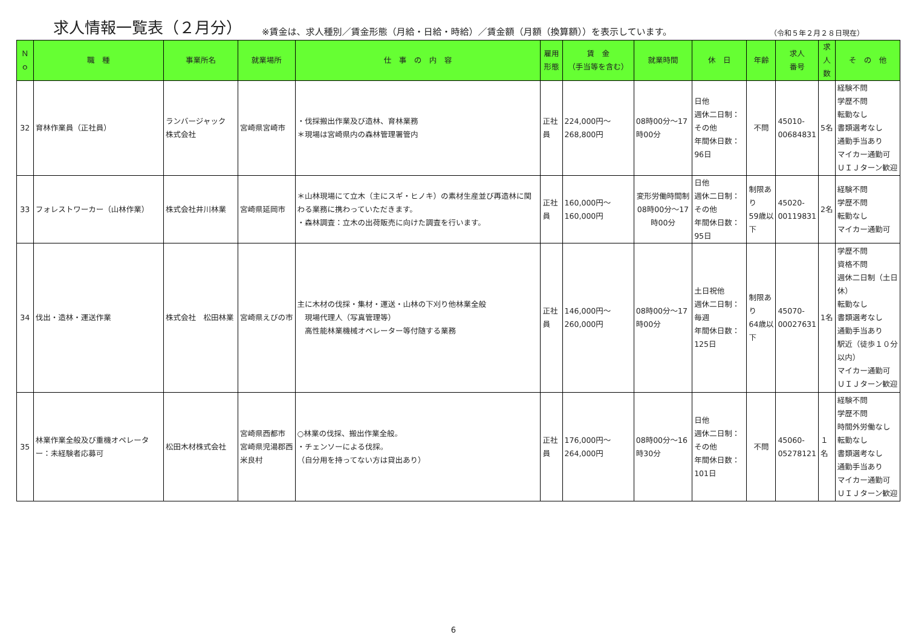求人情報一覧表（２月分）
※賃金は、求人種別／賃金形態（月給・日給・時給）／賃金額（月額（換算額））を表示しています。
（令和５年２月２８日現在）
| Ｎｏ | 職 種 | 事業所名 | 就業場所 | 仕 事 の 内 容 | 雇用 形態 | 賃 金 （手当等を含む） | 就業時間 | 休 日 | 年齢 | 求人 番号 | 求人 数 | そ の 他 |
| --- | --- | --- | --- | --- | --- | --- | --- | --- | --- | --- | --- | --- |
| 32 | 育林作業員（正社員） | ランバージャック 株式会社 | 宮崎県宮崎市 | ・伐採搬出作業及び造林、育林業務 ＊現場は宮崎県内の森林管理署管内 | 正社員 | 224,000円～268,800円 | 08時00分～17時00分 | 日他 週休二日制：その他 年間休日数：96日 | 不問 | 45010- 00684831 | 5名 | 経験不問 学歴不問 転勤なし 書類選考なし 通勤手当あり マイカー通勤可 ＵＩＪターン歓迎 |
| 33 | フォレストワーカー（山林作業） | 株式会社井川林業 | 宮崎県延岡市 | ＊山林現場にて立木（主にスギ・ヒノキ）の素材生産並び再造林に関わる業務に携わっていただきます。 ・森林調査：立木の出荷販売に向けた調査を行います。 | 正社員 | 160,000円～160,000円 | 変形労働時間制 08時00分～17時00分 | 日他 週休二日制：その他 年間休日数：95日 | 制限あり 59歳以下 | 45020- 00119831 | 2名 | 経験不問 学歴不問 転勤なし マイカー通勤可 |
| 34 | 伐出・造林・運送作業 | 株式会社 松田林業 | 宮崎県えびの市 | 主に木材の伐採・集材・運送・山林の下刈り他林業全般 現場代理人（写真管理等） 高性能林業機械オペレーター等付随する業務 | 正社員 | 146,000円～260,000円 | 08時00分～17時00分 | 土日祝他 週休二日制：毎週 年間休日数：125日 | 制限あり 64歳以下 | 45070- 00027631 | 1名 | 学歴不問 資格不問 週休二日制（土日休） 転勤なし 書類選考なし 通勤手当あり 駅近（徒歩１０分以内） マイカー通勤可 ＵＩＪターン歓迎 |
| 35 | 林業作業全般及び重機オペレーター：未経験者応募可 | 松田木材株式会社 | 宮崎県西都市 宮崎県児湯郡西米良村 | ○林業の伐採、搬出作業全般。 ・チェンソーによる伐採。 （自分用を持ってない方は貸出あり） | 正社員 | 176,000円～264,000円 | 08時00分～16時30分 | 日他 週休二日制：その他 年間休日数：101日 | 不問 | 45060- 05278121 | １名 | 経験不問 学歴不問 時間外労働なし 転勤なし 書類選考なし 通勤手当あり マイカー通勤可 ＵＩＪターン歓迎 |
6